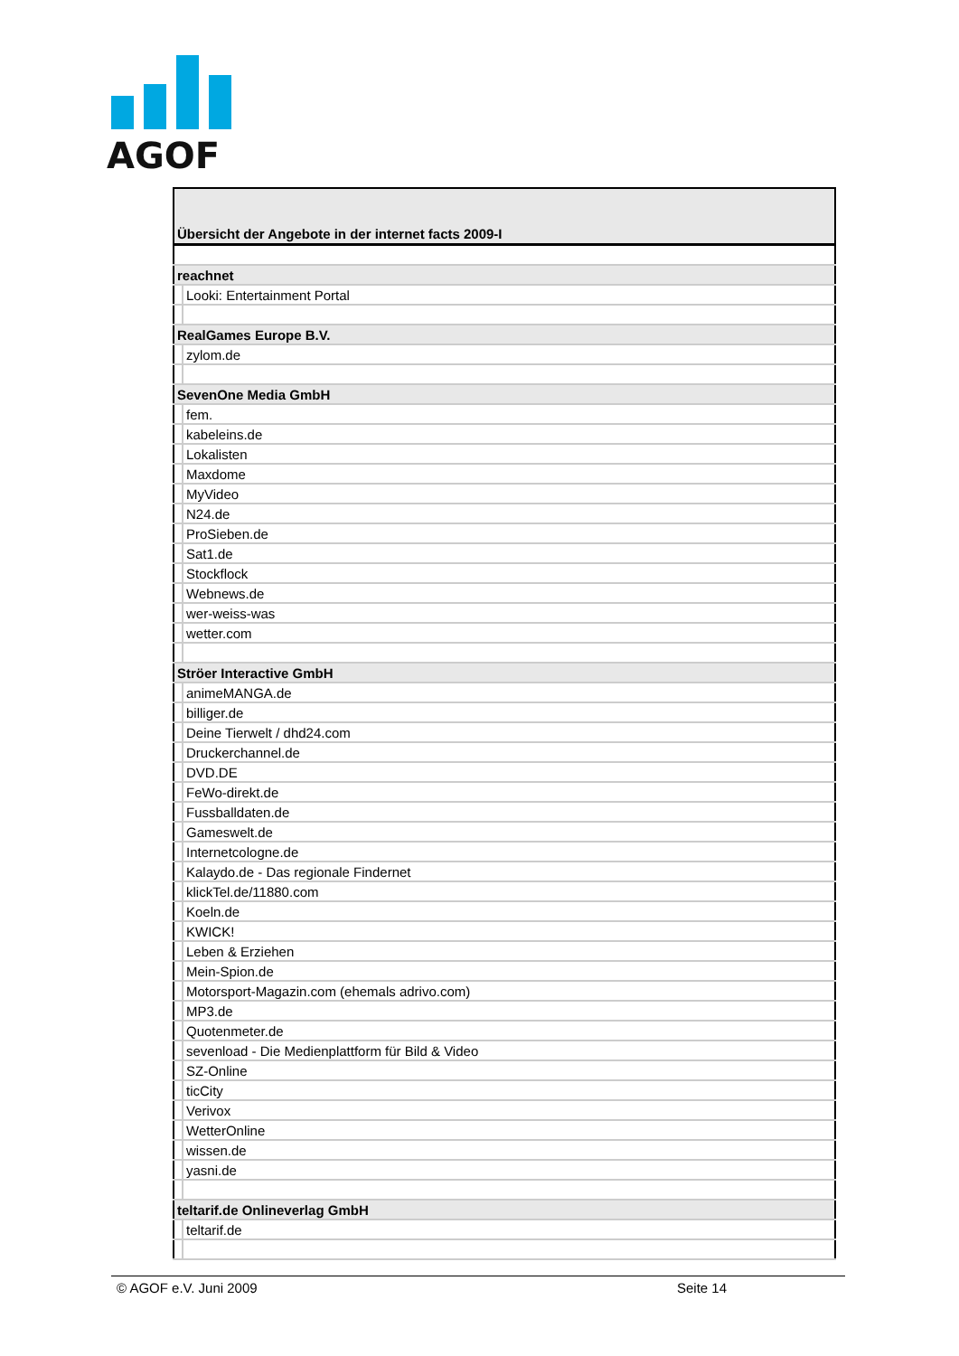AGOF
| Übersicht der Angebote in der internet facts 2009-I | |
| reachnet | |
| | Looki: Entertainment Portal |
| RealGames Europe B.V. | |
| | zylom.de |
| SevenOne Media GmbH | |
| | fem. |
| | kabeleins.de |
| | Lokalisten |
| | Maxdome |
| | MyVideo |
| | N24.de |
| | ProSieben.de |
| | Sat1.de |
| | Stockflock |
| | Webnews.de |
| | wer-weiss-was |
| | wetter.com |
| Ströer Interactive GmbH | |
| | animeMANGA.de |
| | billiger.de |
| | Deine Tierwelt / dhd24.com |
| | Druckerchannel.de |
| | DVD.DE |
| | FeWo-direkt.de |
| | Fussballdaten.de |
| | Gameswelt.de |
| | Internetcologne.de |
| | Kalaydo.de - Das regionale Findernet |
| | klickTel.de/11880.com |
| | Koeln.de |
| | KWICK! |
| | Leben & Erziehen |
| | Mein-Spion.de |
| | Motorsport-Magazin.com (ehemals adrivo.com) |
| | MP3.de |
| | Quotenmeter.de |
| | sevenload - Die Medienplattform für Bild & Video |
| | SZ-Online |
| | ticCity |
| | Verivox |
| | WetterOnline |
| | wissen.de |
| | yasni.de |
| teltarif.de Onlineverlag GmbH | |
| | teltarif.de |
© AGOF e.V. Juni 2009 Seite 14